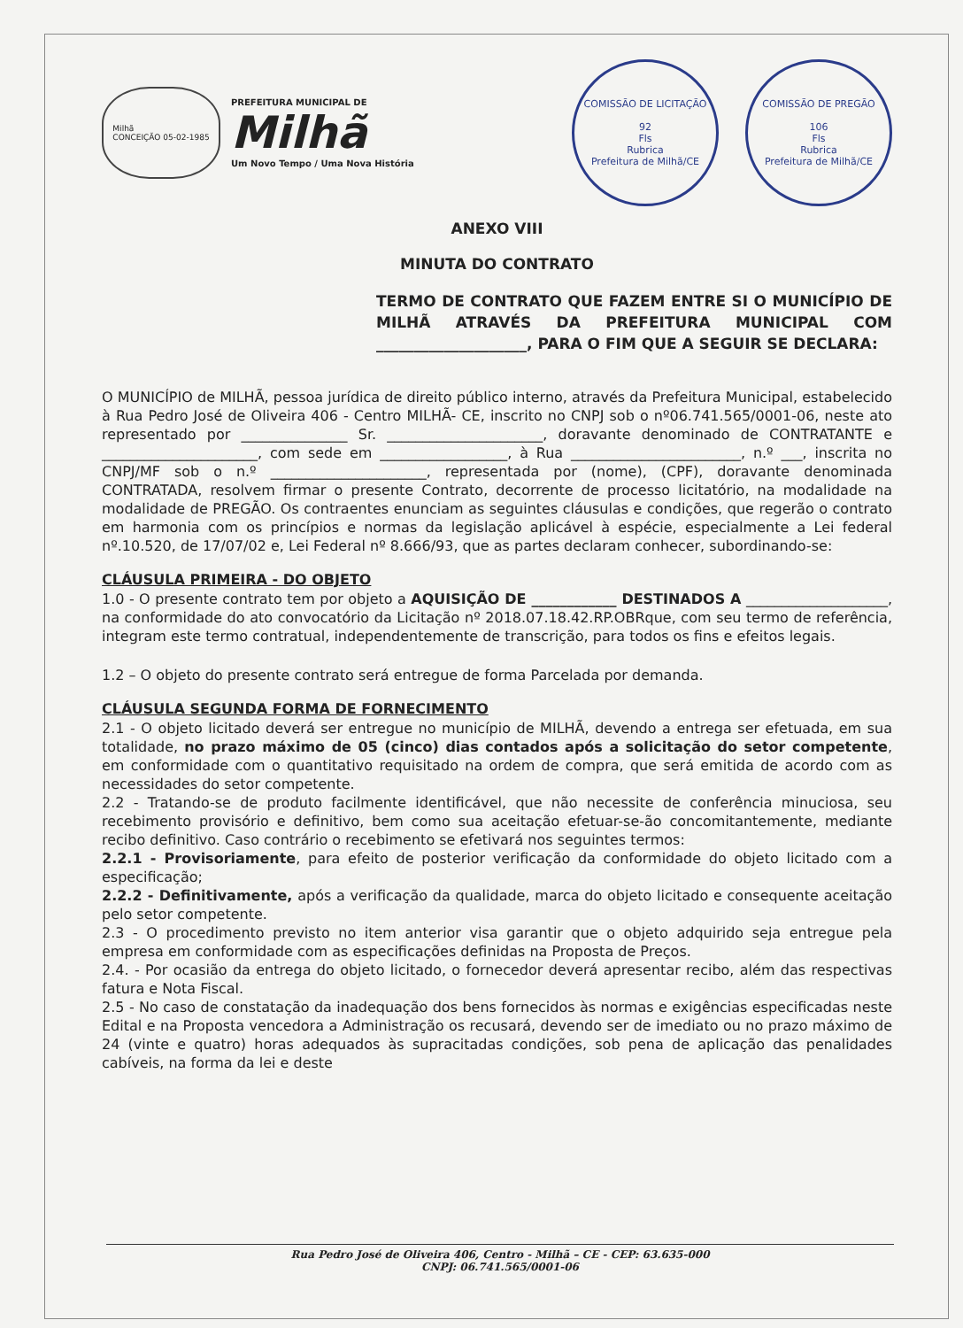Milhã
CONCEIÇÃO 05-02-1985
PREFEITURA MUNICIPAL DE
Milhã
Um Novo Tempo / Uma Nova História
COMISSÃO DE LICITAÇÃO
92
Fls
Rubrica
Prefeitura de Milhã/CE
COMISSÃO DE PREGÃO
106
Fls
Rubrica
Prefeitura de Milhã/CE
ANEXO VIII
MINUTA DO CONTRATO
TERMO DE CONTRATO QUE FAZEM ENTRE SI O MUNICÍPIO DE MILHÃ ATRAVÉS DA PREFEITURA MUNICIPAL COM ____________________, PARA O FIM QUE A SEGUIR SE DECLARA:
O MUNICÍPIO de MILHÃ, pessoa jurídica de direito público interno, através da Prefeitura Municipal, estabelecido à Rua Pedro José de Oliveira 406 - Centro MILHÃ- CE, inscrito no CNPJ sob o nº06.741.565/0001-06, neste ato representado por _______________ Sr. ______________________, doravante denominado de CONTRATANTE e ______________________, com sede em __________________, à Rua ________________________, n.º ___, inscrita no CNPJ/MF sob o n.º ______________________, representada por (nome), (CPF), doravante denominada CONTRATADA, resolvem firmar o presente Contrato, decorrente de processo licitatório, na modalidade na modalidade de PREGÃO. Os contraentes enunciam as seguintes cláusulas e condições, que regerão o contrato em harmonia com os princípios e normas da legislação aplicável à espécie, especialmente a Lei federal nº.10.520, de 17/07/02 e, Lei Federal nº 8.666/93, que as partes declaram conhecer, subordinando-se:
CLÁUSULA PRIMEIRA - DO OBJETO
1.0 - O presente contrato tem por objeto a AQUISIÇÃO DE ____________ DESTINADOS A ____________________, na conformidade do ato convocatório da Licitação nº 2018.07.18.42.RP.OBRque, com seu termo de referência, integram este termo contratual, independentemente de transcrição, para todos os fins e efeitos legais.
1.2 – O objeto do presente contrato será entregue de forma Parcelada por demanda.
CLÁUSULA SEGUNDA FORMA DE FORNECIMENTO
2.1 - O objeto licitado deverá ser entregue no município de MILHÃ, devendo a entrega ser efetuada, em sua totalidade, no prazo máximo de 05 (cinco) dias contados após a solicitação do setor competente, em conformidade com o quantitativo requisitado na ordem de compra, que será emitida de acordo com as necessidades do setor competente.
2.2 - Tratando-se de produto facilmente identificável, que não necessite de conferência minuciosa, seu recebimento provisório e definitivo, bem como sua aceitação efetuar-se-ão concomitantemente, mediante recibo definitivo. Caso contrário o recebimento se efetivará nos seguintes termos:
2.2.1 - Provisoriamente, para efeito de posterior verificação da conformidade do objeto licitado com a especificação;
2.2.2 - Definitivamente, após a verificação da qualidade, marca do objeto licitado e consequente aceitação pelo setor competente.
2.3 - O procedimento previsto no item anterior visa garantir que o objeto adquirido seja entregue pela empresa em conformidade com as especificações definidas na Proposta de Preços.
2.4. - Por ocasião da entrega do objeto licitado, o fornecedor deverá apresentar recibo, além das respectivas fatura e Nota Fiscal.
2.5 - No caso de constatação da inadequação dos bens fornecidos às normas e exigências especificadas neste Edital e na Proposta vencedora a Administração os recusará, devendo ser de imediato ou no prazo máximo de 24 (vinte e quatro) horas adequados às supracitadas condições, sob pena de aplicação das penalidades cabíveis, na forma da lei e deste
Rua Pedro José de Oliveira 406, Centro - Milhã – CE - CEP: 63.635-000
CNPJ: 06.741.565/0001-06